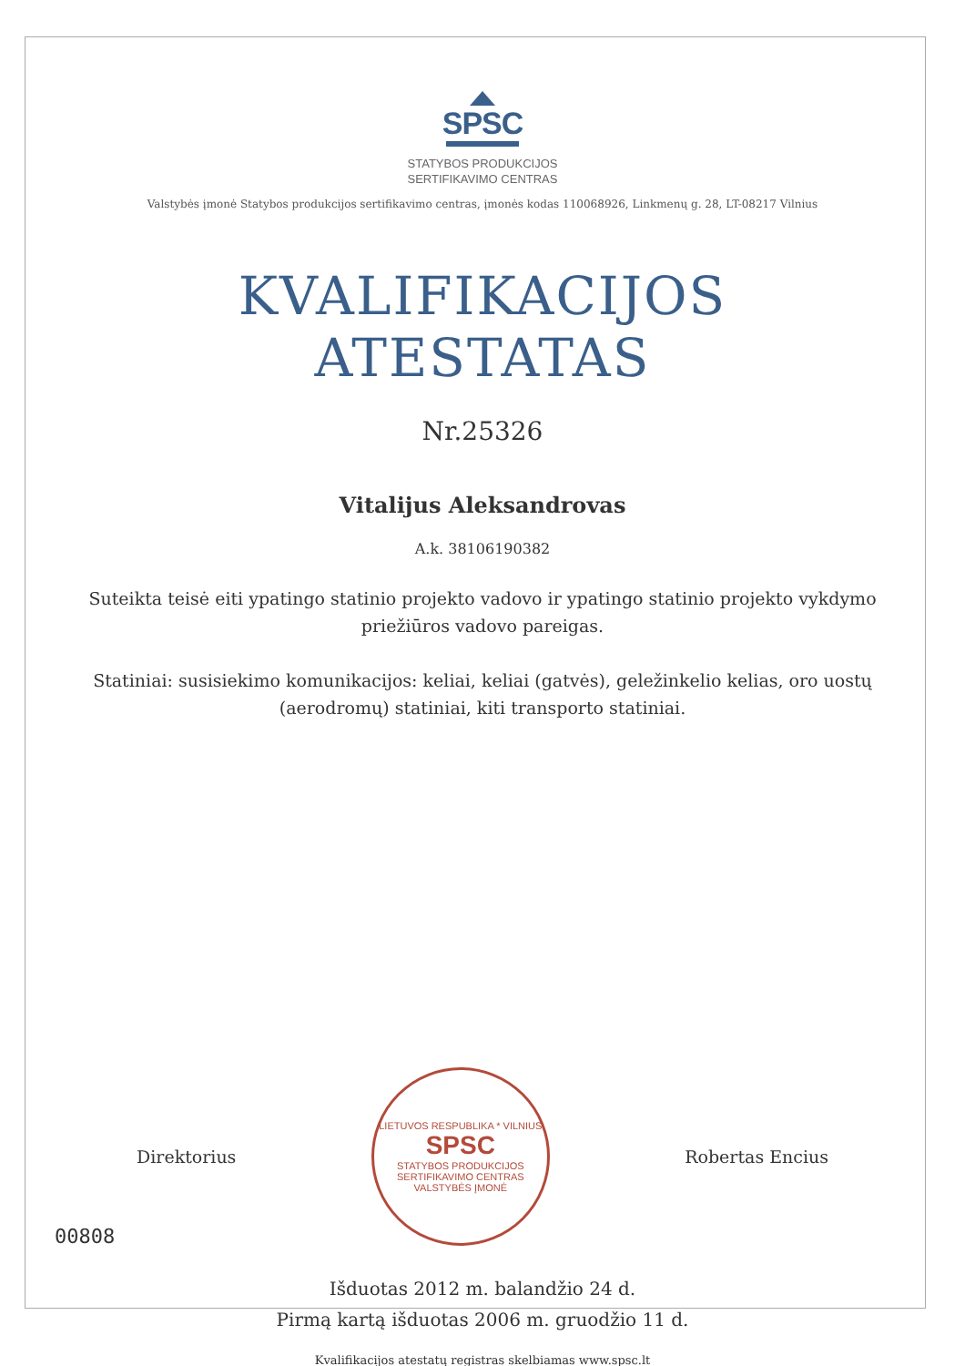SPSC
STATYBOS PRODUKCIJOS
SERTIFIKAVIMO CENTRAS
Valstybės įmonė Statybos produkcijos sertifikavimo centras, įmonės kodas 110068926, Linkmenų g. 28, LT-08217 Vilnius
KVALIFIKACIJOS
ATESTATAS
Nr.25326
Vitalijus Aleksandrovas
A.k. 38106190382
Suteikta teisė eiti ypatingo statinio projekto vadovo ir ypatingo statinio projekto vykdymo priežiūros vadovo pareigas.
Statiniai: susisiekimo komunikacijos: keliai, keliai (gatvės), geležinkelio kelias, oro uostų (aerodromų) statiniai, kiti transporto statiniai.
Direktorius
LIETUVOS RESPUBLIKA * VILNIUS
SPSC
STATYBOS PRODUKCIJOS
SERTIFIKAVIMO CENTRAS
VALSTYBĖS ĮMONĖ
Robertas Encius
Išduotas 2012 m. balandžio 24 d.
Pirmą kartą išduotas 2006 m. gruodžio 11 d.
Kvalifikacijos atestatų registras skelbiamas www.spsc.lt
00808